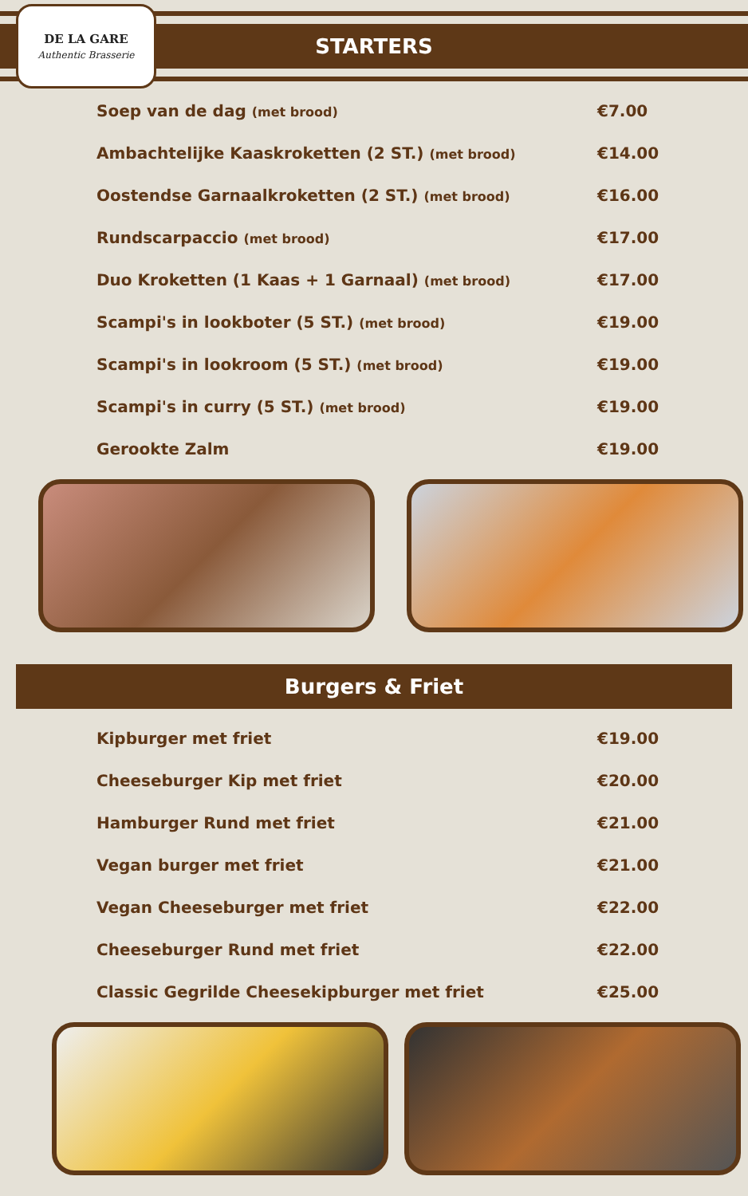STARTERS
DE LA GARE
Authentic Brasserie
Soep van de dag (met brood) €7.00
Ambachtelijke Kaaskroketten (2 ST.) (met brood) €14.00
Oostendse Garnaalkroketten (2 ST.) (met brood) €16.00
Rundscarpaccio (met brood) €17.00
Duo Kroketten (1 Kaas + 1 Garnaal) (met brood) €17.00
Scampi's in lookboter (5 ST.) (met brood) €19.00
Scampi's in lookroom (5 ST.) (met brood) €19.00
Scampi's in curry (5 ST.) (met brood) €19.00
Gerookte Zalm €19.00
Burgers & Friet
Kipburger met friet €19.00
Cheeseburger Kip met friet €20.00
Hamburger Rund met friet €21.00
Vegan burger met friet €21.00
Vegan Cheeseburger met friet €22.00
Cheeseburger Rund met friet €22.00
Classic Gegrilde Cheesekipburger met friet €25.00